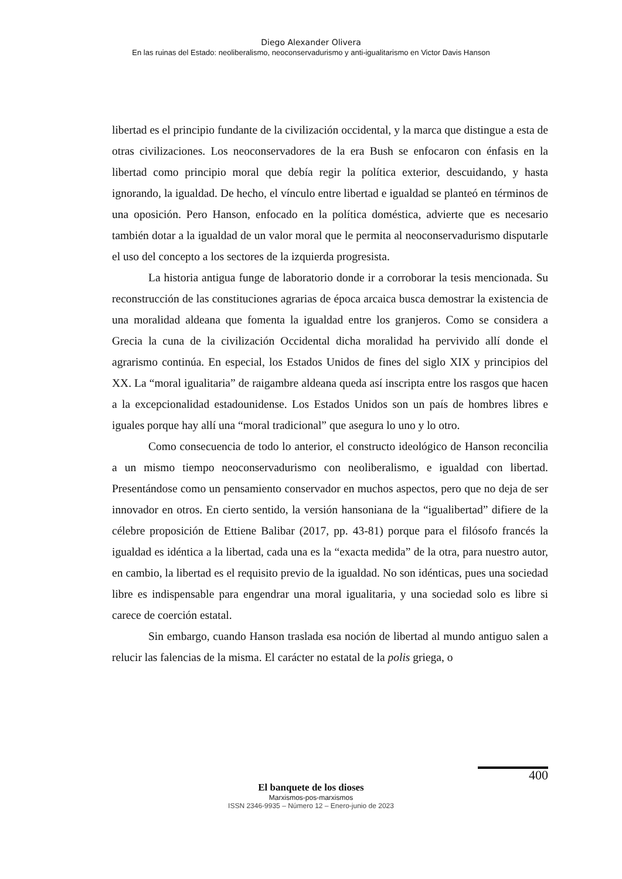Diego Alexander Olivera
En las ruinas del Estado: neoliberalismo, neoconservadurismo y anti-igualitarismo en Victor Davis Hanson
libertad es el principio fundante de la civilización occidental, y la marca que distingue a esta de otras civilizaciones. Los neoconservadores de la era Bush se enfocaron con énfasis en la libertad como principio moral que debía regir la política exterior, descuidando, y hasta ignorando, la igualdad. De hecho, el vínculo entre libertad e igualdad se planteó en términos de una oposición. Pero Hanson, enfocado en la política doméstica, advierte que es necesario también dotar a la igualdad de un valor moral que le permita al neoconservadurismo disputarle el uso del concepto a los sectores de la izquierda progresista.
La historia antigua funge de laboratorio donde ir a corroborar la tesis mencionada. Su reconstrucción de las constituciones agrarias de época arcaica busca demostrar la existencia de una moralidad aldeana que fomenta la igualdad entre los granjeros. Como se considera a Grecia la cuna de la civilización Occidental dicha moralidad ha pervivido allí donde el agrarismo continúa. En especial, los Estados Unidos de fines del siglo XIX y principios del XX. La “moral igualitaria” de raigambre aldeana queda así inscripta entre los rasgos que hacen a la excepcionalidad estadounidense. Los Estados Unidos son un país de hombres libres e iguales porque hay allí una “moral tradicional” que asegura lo uno y lo otro.
Como consecuencia de todo lo anterior, el constructo ideológico de Hanson reconcilia a un mismo tiempo neoconservadurismo con neoliberalismo, e igualdad con libertad. Presentándose como un pensamiento conservador en muchos aspectos, pero que no deja de ser innovador en otros. En cierto sentido, la versión hansoniana de la “igualibertad” difiere de la célebre proposición de Ettiene Balibar (2017, pp. 43-81) porque para el filósofo francés la igualdad es idéntica a la libertad, cada una es la “exacta medida” de la otra, para nuestro autor, en cambio, la libertad es el requisito previo de la igualdad. No son idénticas, pues una sociedad libre es indispensable para engendrar una moral igualitaria, y una sociedad solo es libre si carece de coerción estatal.
Sin embargo, cuando Hanson traslada esa noción de libertad al mundo antiguo salen a relucir las falencias de la misma. El carácter no estatal de la polis griega, o
400
El banquete de los dioses
Marxismos-pos-marxismos
ISSN 2346-9935 – Número 12 – Enero-junio de 2023